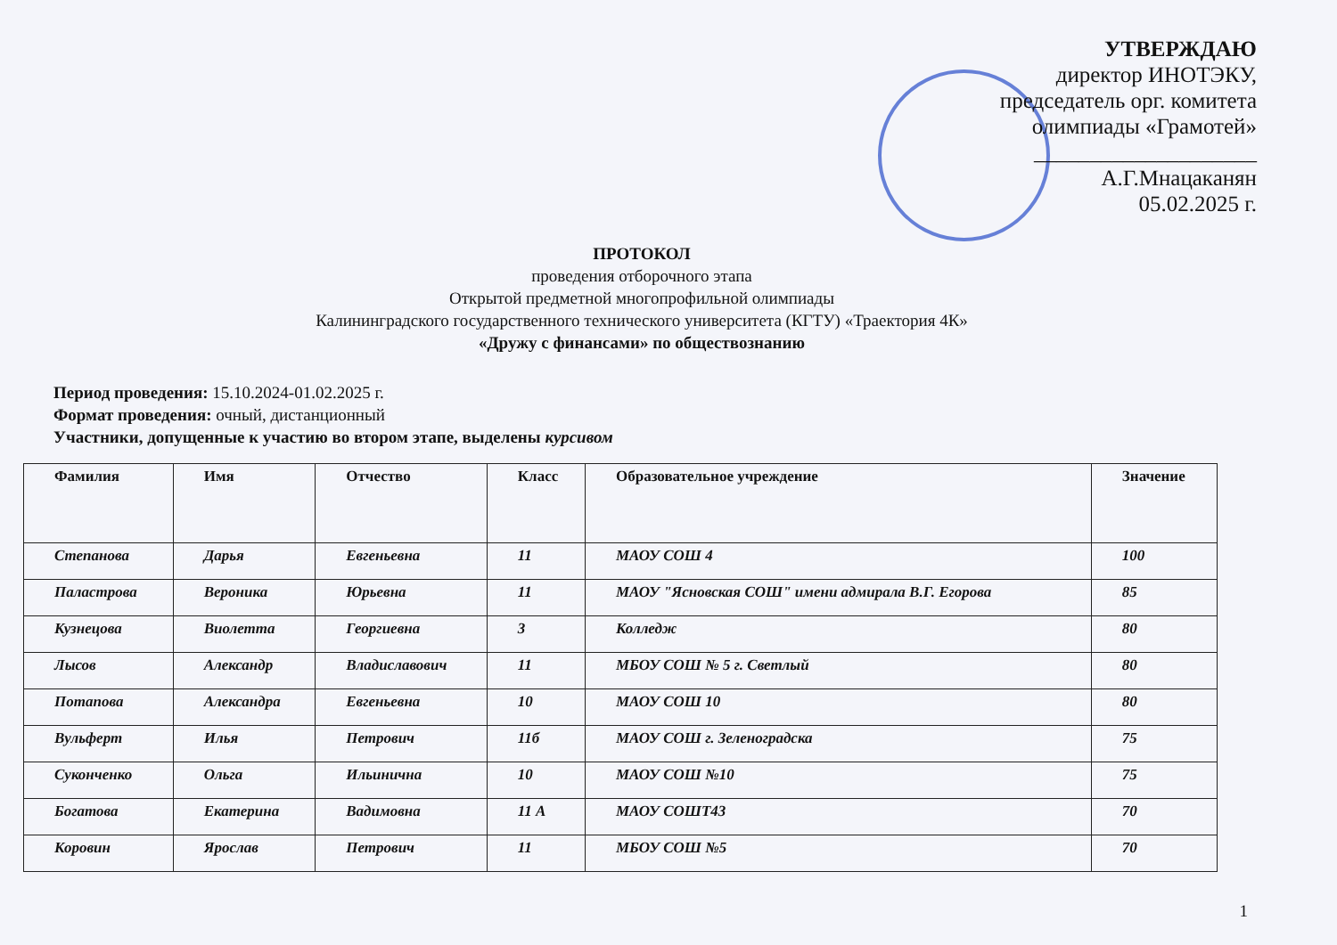УТВЕРЖДАЮ
директор ИНОТЭКУ,
председатель орг. комитета
олимпиады «Грамотей»
____________________
А.Г.Мнацаканян
05.02.2025 г.
ПРОТОКОЛ
проведения отборочного этапа
Открытой предметной многопрофильной олимпиады
Калининградского государственного технического университета (КГТУ) «Траектория 4К»
«Дружу с финансами» по обществознанию
Период проведения: 15.10.2024-01.02.2025 г.
Формат проведения: очный, дистанционный
Участники, допущенные к участию во втором этапе, выделены курсивом
| Фамилия | Имя | Отчество | Класс | Образовательное учреждение | Значение |
| --- | --- | --- | --- | --- | --- |
| Степанова | Дарья | Евгеньевна | 11 | МАОУ СОШ 4 | 100 |
| Паластрова | Вероника | Юрьевна | 11 | МАОУ "Ясновская СОШ" имени адмирала В.Г. Егорова | 85 |
| Кузнецова | Виолетта | Георгиевна | 3 | Колледж | 80 |
| Лысов | Александр | Владиславович | 11 | МБОУ СОШ № 5 г. Светлый | 80 |
| Потапова | Александра | Евгеньевна | 10 | МАОУ СОШ 10 | 80 |
| Вульферт | Илья | Петрович | 11б | МАОУ СОШ г. Зеленоградска | 75 |
| Суконченко | Ольга | Ильинична | 10 | МАОУ СОШ №10 | 75 |
| Богатова | Екатерина | Вадимовна | 11 А | МАОУ СОШТ43 | 70 |
| Коровин | Ярослав | Петрович | 11 | МБОУ СОШ №5 | 70 |
1